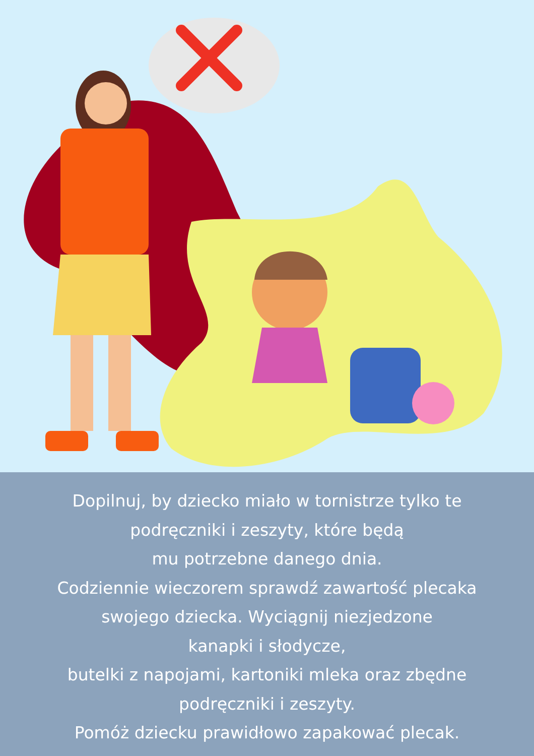Dopilnuj, by dziecko miało w tornistrze tylko te
podręczniki i zeszyty, które będą
mu potrzebne danego dnia.
Codziennie wieczorem sprawdź zawartość plecaka
swojego dziecka. Wyciągnij niezjedzone
kanapki i słodycze,
butelki z napojami, kartoniki mleka oraz zbędne
podręczniki i zeszyty.
Pomóż dziecku prawidłowo zapakować plecak.